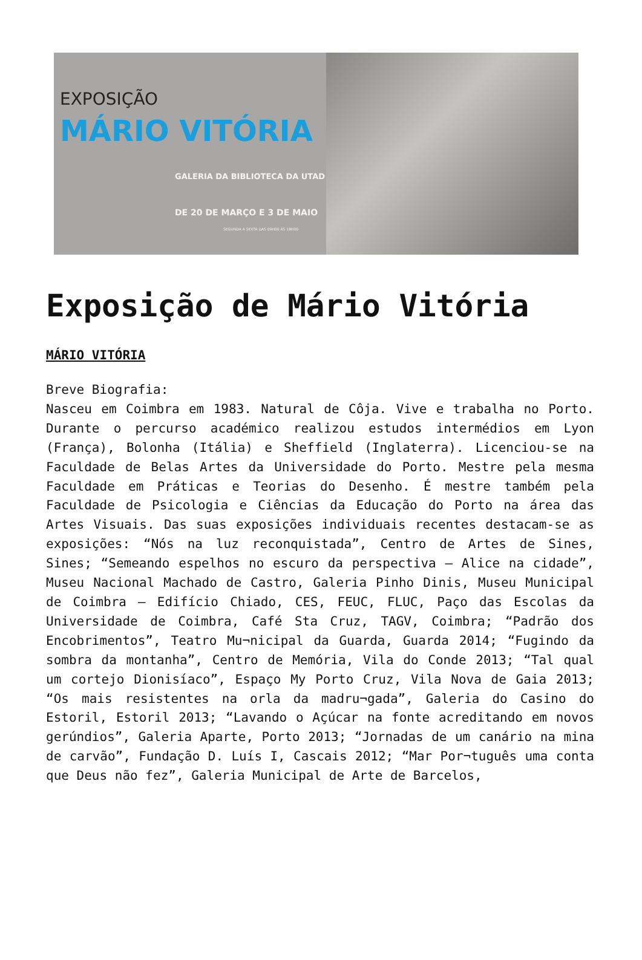EXPOSIÇÃO
MÁRIO VITÓRIA
GALERIA DA BIBLIOTECA DA UTAD
DE 20 DE MARÇO E 3 DE MAIO
SEGUNDA A SEXTA DAS 09H00 ÀS 18H00
Exposição de Mário Vitória
MÁRIO VITÓRIA
Breve Biografia:
Nasceu em Coimbra em 1983. Natural de Côja. Vive e trabalha no Porto. Durante o percurso académico realizou estudos intermédios em Lyon (França), Bolonha (Itália) e Sheffield (Inglaterra). Licenciou-se na Faculdade de Belas Artes da Universidade do Porto. Mestre pela mesma Faculdade em Práticas e Teorias do Desenho. É mestre também pela Faculdade de Psicologia e Ciências da Educação do Porto na área das Artes Visuais. Das suas exposições individuais recentes destacam-se as exposições: “Nós na luz reconquistada”, Centro de Artes de Sines, Sines; “Semeando espelhos no escuro da perspectiva – Alice na cidade”, Museu Nacional Machado de Castro, Galeria Pinho Dinis, Museu Municipal de Coimbra – Edifício Chiado, CES, FEUC, FLUC, Paço das Escolas da Universidade de Coimbra, Café Sta Cruz, TAGV, Coimbra; “Padrão dos Encobrimentos”, Teatro Mu¬nicipal da Guarda, Guarda 2014; “Fugindo da sombra da montanha”, Centro de Memória, Vila do Conde 2013; “Tal qual um cortejo Dionisíaco”, Espaço My Porto Cruz, Vila Nova de Gaia 2013; “Os mais resistentes na orla da madru¬gada”, Galeria do Casino do Estoril, Estoril 2013; “Lavando o Açúcar na fonte acreditando em novos gerúndios”, Galeria Aparte, Porto 2013; “Jornadas de um canário na mina de carvão”, Fundação D. Luís I, Cascais 2012; “Mar Por¬tuguês uma conta que Deus não fez”, Galeria Municipal de Arte de Barcelos,